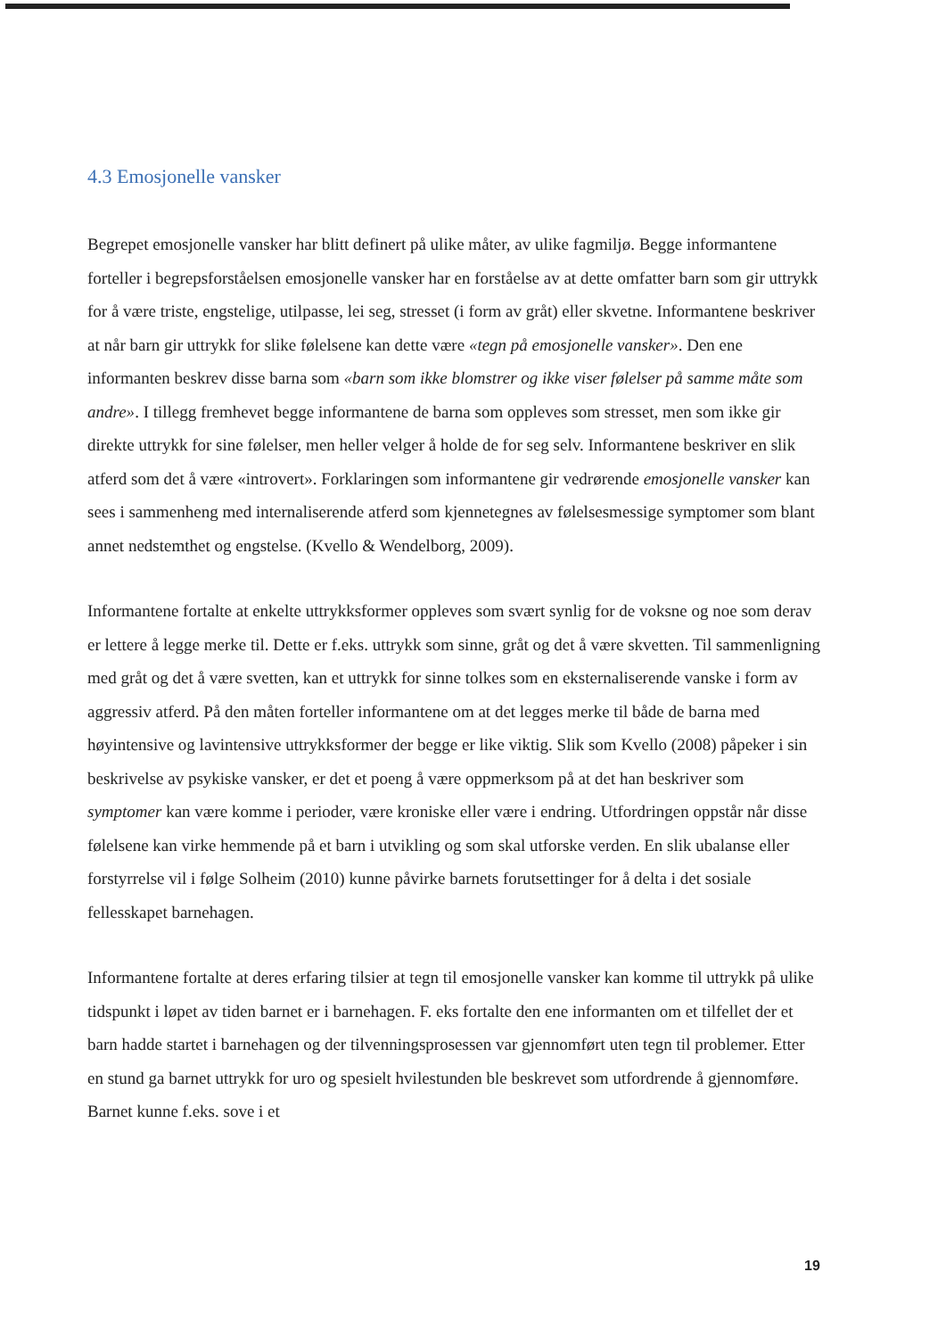4.3 Emosjonelle vansker
Begrepet emosjonelle vansker har blitt definert på ulike måter, av ulike fagmiljø. Begge informantene forteller i begrepsforståelsen emosjonelle vansker har en forståelse av at dette omfatter barn som gir uttrykk for å være triste, engstelige, utilpasse, lei seg, stresset (i form av gråt) eller skvetne. Informantene beskriver at når barn gir uttrykk for slike følelsene kan dette være «tegn på emosjonelle vansker». Den ene informanten beskrev disse barna som «barn som ikke blomstrer og ikke viser følelser på samme måte som andre». I tillegg fremhevet begge informantene de barna som oppleves som stresset, men som ikke gir direkte uttrykk for sine følelser, men heller velger å holde de for seg selv. Informantene beskriver en slik atferd som det å være «introvert». Forklaringen som informantene gir vedrørende emosjonelle vansker kan sees i sammenheng med internaliserende atferd som kjennetegnes av følelsesmessige symptomer som blant annet nedstemthet og engstelse. (Kvello & Wendelborg, 2009).
Informantene fortalte at enkelte uttrykksformer oppleves som svært synlig for de voksne og noe som derav er lettere å legge merke til. Dette er f.eks. uttrykk som sinne, gråt og det å være skvetten. Til sammenligning med gråt og det å være svetten, kan et uttrykk for sinne tolkes som en eksternaliserende vanske i form av aggressiv atferd. På den måten forteller informantene om at det legges merke til både de barna med høyintensive og lavintensive uttrykksformer der begge er like viktig. Slik som Kvello (2008) påpeker i sin beskrivelse av psykiske vansker, er det et poeng å være oppmerksom på at det han beskriver som symptomer kan være komme i perioder, være kroniske eller være i endring. Utfordringen oppstår når disse følelsene kan virke hemmende på et barn i utvikling og som skal utforske verden. En slik ubalanse eller forstyrrelse vil i følge Solheim (2010) kunne påvirke barnets forutsettinger for å delta i det sosiale fellesskapet barnehagen.
Informantene fortalte at deres erfaring tilsier at tegn til emosjonelle vansker kan komme til uttrykk på ulike tidspunkt i løpet av tiden barnet er i barnehagen. F. eks fortalte den ene informanten om et tilfellet der et barn hadde startet i barnehagen og der tilvenningsprosessen var gjennomført uten tegn til problemer. Etter en stund ga barnet uttrykk for uro og spesielt hvilestunden ble beskrevet som utfordrende å gjennomføre. Barnet kunne f.eks. sove i et
19